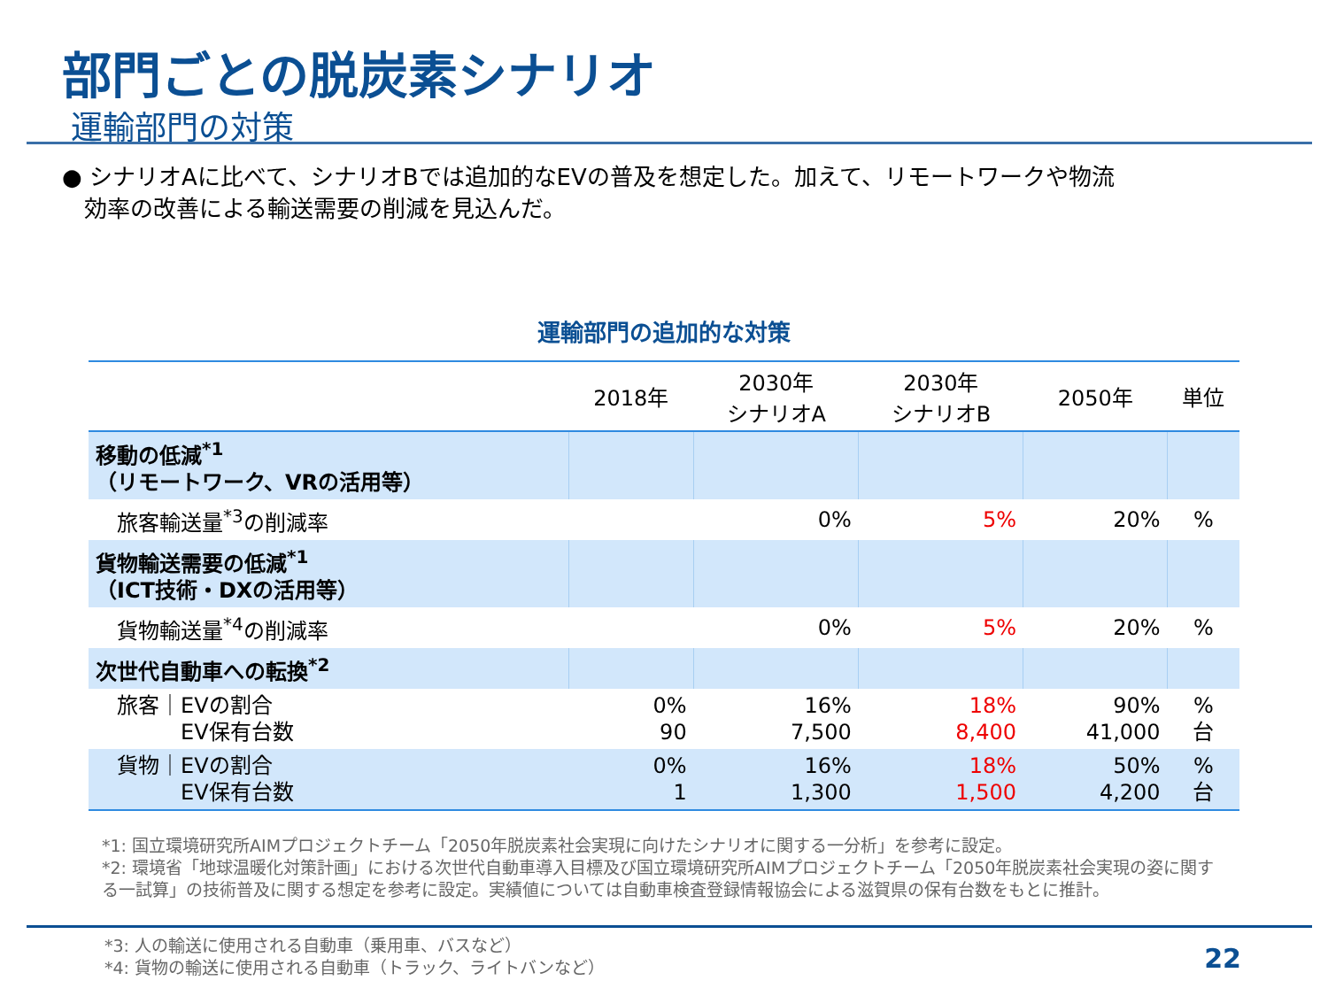部門ごとの脱炭素シナリオ
運輸部門の対策
● シナリオAに比べて、シナリオBでは追加的なEVの普及を想定した。加えて、リモートワークや物流
効率の改善による輸送需要の削減を見込んだ。
運輸部門の追加的な対策
| | 2018年 | 2030年 シナリオA | 2030年 シナリオB | 2050年 | 単位 |
| --- | --- | --- | --- | --- | --- |
| 移動の低減<sup>*1</sup> （リモートワーク、VRの活用等） | | | | | |
| 旅客輸送量<sup>*3</sup>の削減率 | | 0% | 5% | 20% | % |
| 貨物輸送需要の低減<sup>*1</sup> （ICT技術・DXの活用等） | | | | | |
| 貨物輸送量<sup>*4</sup>の削減率 | | 0% | 5% | 20% | % |
| 次世代自動車への転換<sup>*2</sup> | | | | | |
| 旅客｜EVの割合 EV保有台数 | 0% 90 | 16% 7,500 | 18% 8,400 | 90% 41,000 | % 台 |
| 貨物｜EVの割合 EV保有台数 | 0% 1 | 16% 1,300 | 18% 1,500 | 50% 4,200 | % 台 |
*1: 国立環境研究所AIMプロジェクトチーム「2050年脱炭素社会実現に向けたシナリオに関する一分析」を参考に設定。
*2: 環境省「地球温暖化対策計画」における次世代自動車導入目標及び国立環境研究所AIMプロジェクトチーム「2050年脱炭素社会実現の姿に関する一試算」の技術普及に関する想定を参考に設定。実績値については自動車検査登録情報協会による滋賀県の保有台数をもとに推計。
*3: 人の輸送に使用される自動車（乗用車、バスなど）
*4: 貨物の輸送に使用される自動車（トラック、ライトバンなど）
22